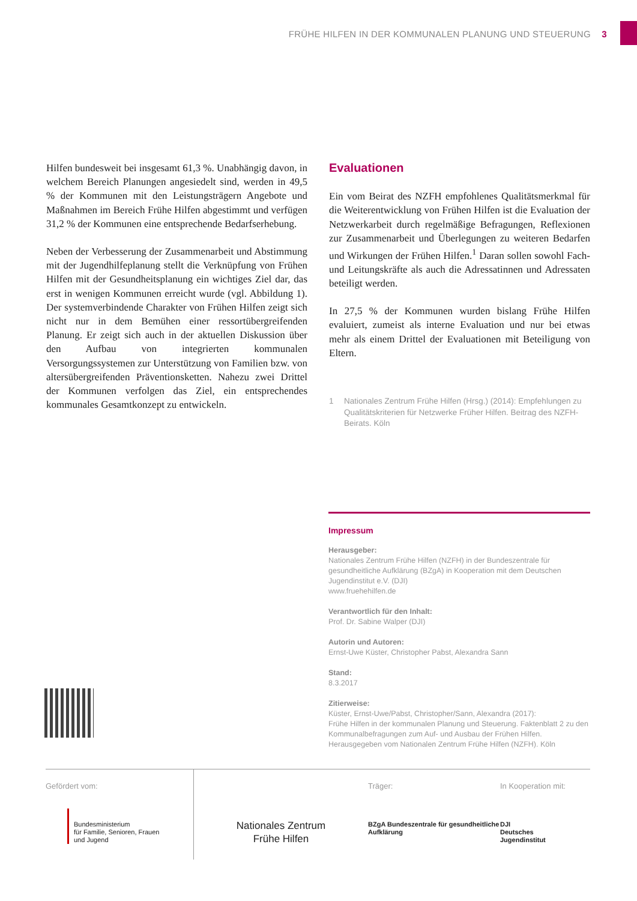FRÜHE HILFEN IN DER KOMMUNALEN PLANUNG UND STEUERUNG 3
Hilfen bundesweit bei insgesamt 61,3 %. Unabhängig davon, in welchem Bereich Planungen angesiedelt sind, werden in 49,5 % der Kommunen mit den Leistungsträgern Angebote und Maßnahmen im Bereich Frühe Hilfen abgestimmt und verfügen 31,2 % der Kommunen eine entsprechende Bedarfs­erhebung.
Neben der Verbesserung der Zusammenarbeit und Abstim­mung mit der Jugendhilfeplanung stellt die Verknüpfung von Frühen Hilfen mit der Gesundheitsplanung ein wichtiges Ziel dar, das erst in wenigen Kommunen erreicht wurde (vgl. Ab­bildung 1). Der systemverbindende Charakter von Frühen Hilfen zeigt sich nicht nur in dem Bemühen einer ressort­übergreifenden Planung. Er zeigt sich auch in der aktuellen Diskussion über den Aufbau von integrierten kommunalen Versorgungssystemen zur Unterstützung von Familien bzw. von altersübergreifenden Präventionsketten. Nahezu zwei Drittel der Kommunen verfolgen das Ziel, ein entsprechendes kommunales Gesamtkonzept zu entwickeln.
Evaluationen
Ein vom Beirat des NZFH empfohlenes Qualitätsmerkmal für die Weiterentwicklung von Frühen Hilfen ist die Eva­luation der Netzwerkarbeit durch regelmäßige Befragun­gen, Reflexionen zur Zusammenarbeit und Überlegungen zu weiteren Bedarfen und Wirkungen der Frühen Hilfen.<sup>1</sup> Daran sollen sowohl Fach- und Leitungskräfte als auch die Adressatinnen und Adressaten beteiligt werden.
In 27,5 % der Kommunen wurden bislang Frühe Hilfen evaluiert, zumeist als interne Evaluation und nur bei etwas mehr als einem Drittel der Evaluationen mit Beteiligung von Eltern.
1 Nationales Zentrum Frühe Hilfen (Hrsg.) (2014): Empfehlungen zu Qualitätskriterien für Netzwerke Früher Hilfen. Beitrag des NZFH-Beirats. Köln
Impressum
Herausgeber:
Nationales Zentrum Frühe Hilfen (NZFH) in der Bundeszentrale für gesundheitliche Aufklärung (BZgA) in Kooperation mit dem Deutschen Jugendinstitut e.V. (DJI)
www.fruehehilfen.de
Verantwortlich für den Inhalt:
Prof. Dr. Sabine Walper (DJI)
Autorin und Autoren:
Ernst-Uwe Küster, Christopher Pabst, Alexandra Sann
Stand:
8.3.2017
Zitierweise:
Küster, Ernst-Uwe/Pabst, Christopher/Sann, Alexandra (2017):
Frühe Hilfen in der kommunalen Planung und Steuerung. Faktenblatt 2 zu den Kommunalbefragungen zum Auf- und Ausbau der Frühen Hilfen. Herausgegeben vom Nationalen Zentrum Frühe Hilfen (NZFH). Köln
Gefördert vom:
Bundesministerium
für Familie, Senioren, Frauen
und Jugend
Nationales Zentrum
Frühe Hilfen
Träger:
BZgA Bundeszentrale für gesundheitliche Aufklärung
In Kooperation mit:
DJI
Deutsches
Jugendinstitut